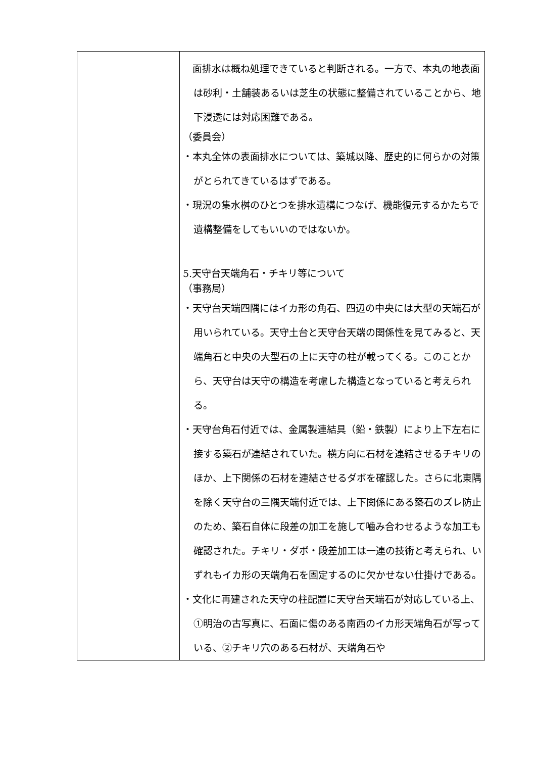| | 面排水は概ね処理できていると判断される。一方で、本丸の地表面は砂利・土舗装あるいは芝生の状態に整備されていることから、地下浸透には対応困難である。 （委員会） ・本丸全体の表面排水については、築城以降、歴史的に何らかの対策がとられてきているはずである。 ・現況の集水桝のひとつを排水遺構につなげ、機能復元するかたちで遺構整備をしてもいいのではないか。 5.天守台天端角石・チキリ等について （事務局） ・天守台天端四隅にはイカ形の角石、四辺の中央には大型の天端石が用いられている。天守土台と天守台天端の関係性を見てみると、天端角石と中央の大型石の上に天守の柱が載ってくる。このことから、天守台は天守の構造を考慮した構造となっていると考えられる。 ・天守台角石付近では、金属製連結具（鉛・鉄製）により上下左右に接する築石が連結されていた。横方向に石材を連結させるチキリのほか、上下関係の石材を連結させるダボを確認した。さらに北東隅を除く天守台の三隅天端付近では、上下関係にある築石のズレ防止のため、築石自体に段差の加工を施して嚙み合わせるような加工も確認された。チキリ・ダボ・段差加工は一連の技術と考えられ、いずれもイカ形の天端角石を固定するのに欠かせない仕掛けである。 ・文化に再建された天守の柱配置に天守台天端石が対応している上、①明治の古写真に、石面に傷のある南西のイカ形天端角石が写っている、②チキリ穴のある石材が、天端角石や |